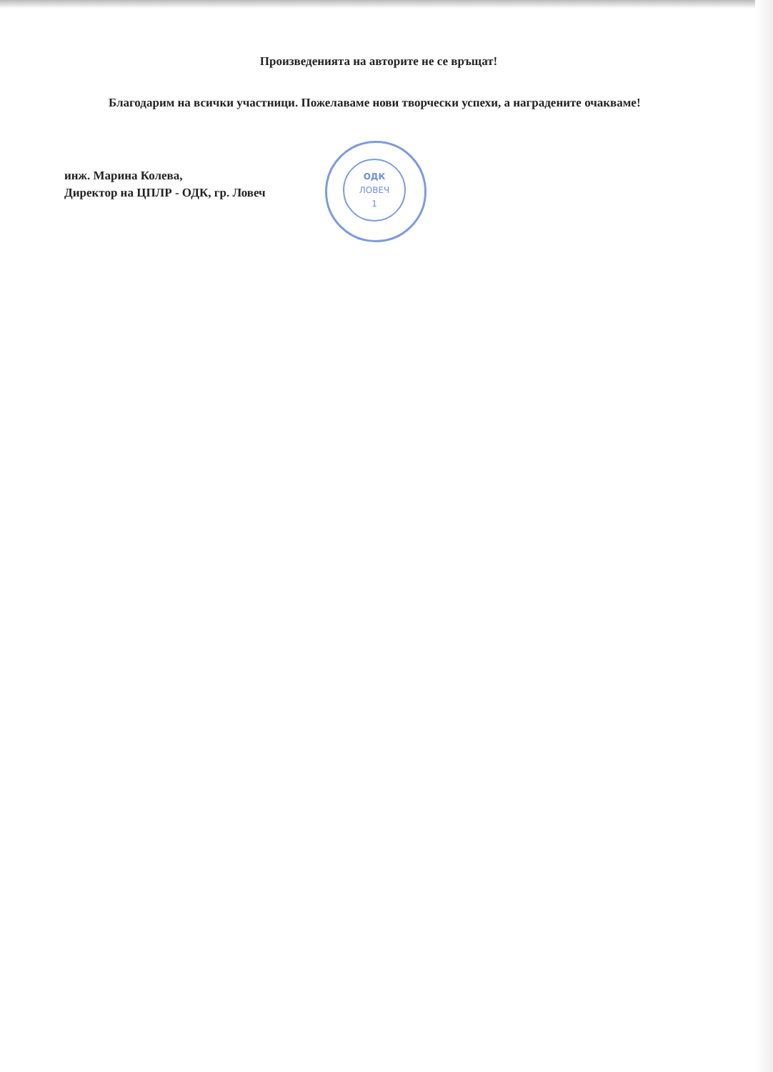ОДК
ЛОВЕЧ
1
Произведенията на авторите не се връщат!
Благодарим на всички участници. Пожелаваме нови творчески успехи, а наградените очакваме!
инж. Марина Колева,
Директор на ЦПЛР - ОДК, гр. Ловеч